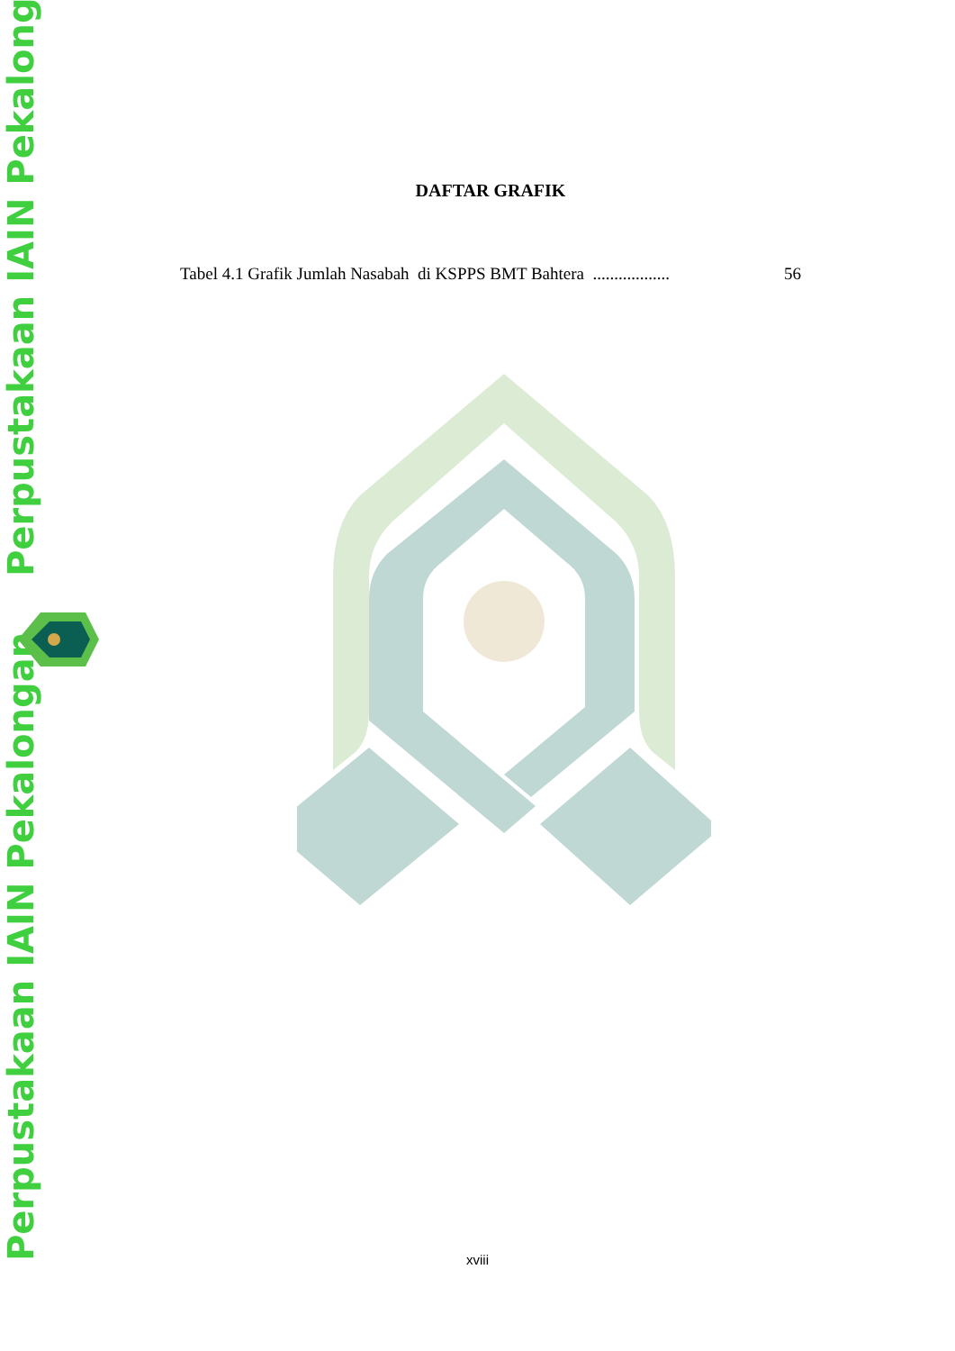Perpustakaan IAIN Pekalongan
Perpustakaan IAIN Pekalongan
DAFTAR GRAFIK
Tabel 4.1 Grafik Jumlah Nasabah di KSPPS BMT Bahtera .................. 56
xviii